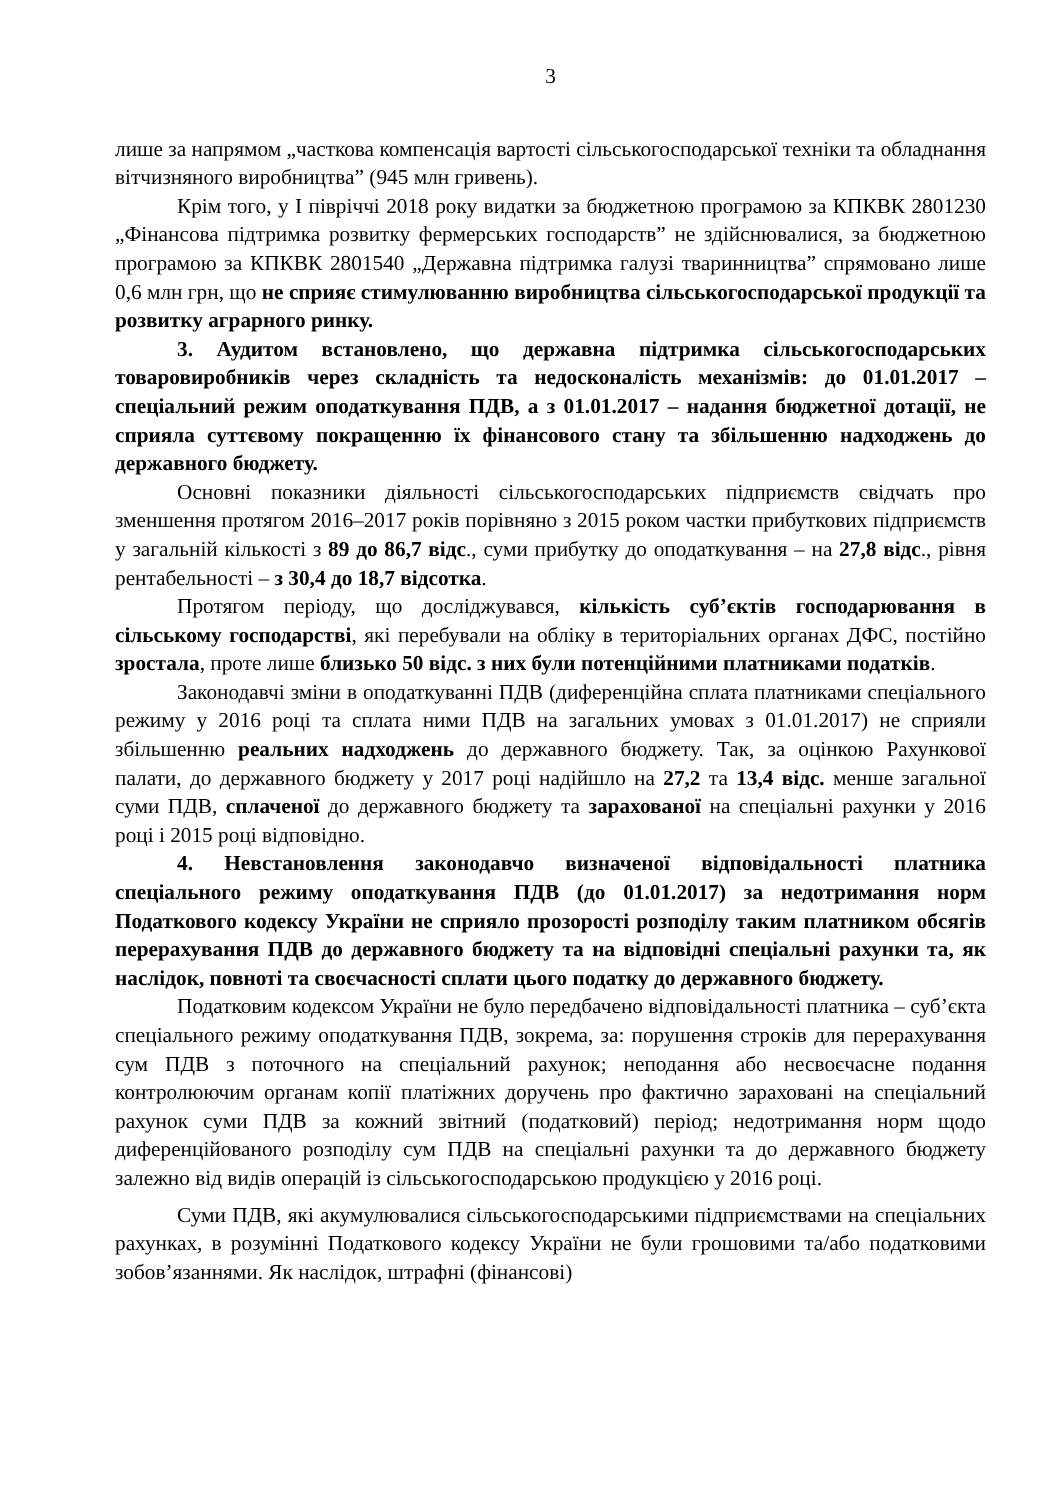3
лише за напрямом „часткова компенсація вартості сільськогосподарської техніки та обладнання вітчизняного виробництва” (945 млн гривень).
Крім того, у I півріччі 2018 року видатки за бюджетною програмою за КПКВК 2801230 „Фінансова підтримка розвитку фермерських господарств” не здійснювалися, за бюджетною програмою за КПКВК 2801540 „Державна підтримка галузі тваринництва” спрямовано лише 0,6 млн грн, що не сприяє стимулюванню виробництва сільськогосподарської продукції та розвитку аграрного ринку.
3. Аудитом встановлено, що державна підтримка сільськогосподарських товаровиробників через складність та недосконалість механізмів: до 01.01.2017 – спеціальний режим оподаткування ПДВ, а з 01.01.2017 – надання бюджетної дотації, не сприяла суттєвому покращенню їх фінансового стану та збільшенню надходжень до державного бюджету.
Основні показники діяльності сільськогосподарських підприємств свідчать про зменшення протягом 2016–2017 років порівняно з 2015 роком частки прибуткових підприємств у загальній кількості з 89 до 86,7 відс., суми прибутку до оподаткування – на 27,8 відс., рівня рентабельності – з 30,4 до 18,7 відсотка.
Протягом періоду, що досліджувався, кількість суб’єктів господарювання в сільському господарстві, які перебували на обліку в територіальних органах ДФС, постійно зростала, проте лише близько 50 відс. з них були потенційними платниками податків.
Законодавчі зміни в оподаткуванні ПДВ (диференційна сплата платниками спеціального режиму у 2016 році та сплата ними ПДВ на загальних умовах з 01.01.2017) не сприяли збільшенню реальних надходжень до державного бюджету. Так, за оцінкою Рахункової палати, до державного бюджету у 2017 році надійшло на 27,2 та 13,4 відс. менше загальної суми ПДВ, сплаченої до державного бюджету та зарахованої на спеціальні рахунки у 2016 році і 2015 році відповідно.
4. Невстановлення законодавчо визначеної відповідальності платника спеціального режиму оподаткування ПДВ (до 01.01.2017) за недотримання норм Податкового кодексу України не сприяло прозорості розподілу таким платником обсягів перерахування ПДВ до державного бюджету та на відповідні спеціальні рахунки та, як наслідок, повноті та своєчасності сплати цього податку до державного бюджету.
Податковим кодексом України не було передбачено відповідальності платника – суб’єкта спеціального режиму оподаткування ПДВ, зокрема, за: порушення строків для перерахування сум ПДВ з поточного на спеціальний рахунок; неподання або несвоєчасне подання контролюючим органам копії платіжних доручень про фактично зараховані на спеціальний рахунок суми ПДВ за кожний звітний (податковий) період; недотримання норм щодо диференційованого розподілу сум ПДВ на спеціальні рахунки та до державного бюджету залежно від видів операцій із сільськогосподарською продукцією у 2016 році.
Суми ПДВ, які акумулювалися сільськогосподарськими підприємствами на спеціальних рахунках, в розумінні Податкового кодексу України не були грошовими та/або податковими зобов’язаннями. Як наслідок, штрафні (фінансові)